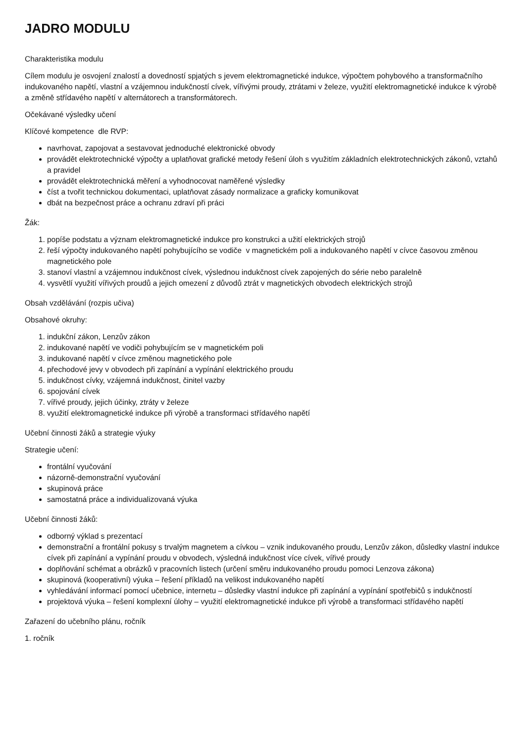JADRO MODULU
Charakteristika modulu
Cílem modulu je osvojení znalostí a dovedností spjatých s jevem elektromagnetické indukce, výpočtem pohybového a transformačního indukovaného napětí, vlastní a vzájemnou indukčností cívek, vířivými proudy, ztrátami v železe, využití elektromagnetické indukce k výrobě a změně střídavého napětí v alternátorech a transformátorech.
Očekávané výsledky učení
Klíčové kompetence dle RVP:
navrhovat, zapojovat a sestavovat jednoduché elektronické obvody
provádět elektrotechnické výpočty a uplatňovat grafické metody řešení úloh s využitím základních elektrotechnických zákonů, vztahů a pravidel
provádět elektrotechnická měření a vyhodnocovat naměřené výsledky
číst a tvořit technickou dokumentaci, uplatňovat zásady normalizace a graficky komunikovat
dbát na bezpečnost práce a ochranu zdraví při práci
Žák:
1. popíše podstatu a význam elektromagnetické indukce pro konstrukci a užití elektrických strojů
2. řeší výpočty indukovaného napětí pohybujícího se vodiče v magnetickém poli a indukovaného napětí v cívce časovou změnou magnetického pole
3. stanoví vlastní a vzájemnou indukčnost cívek, výslednou indukčnost cívek zapojených do série nebo paralelně
4. vysvětlí využití vířivých proudů a jejich omezení z důvodů ztrát v magnetických obvodech elektrických strojů
Obsah vzdělávání (rozpis učiva)
Obsahové okruhy:
1. indukční zákon, Lenzův zákon
2. indukované napětí ve vodiči pohybujícím se v magnetickém poli
3. indukované napětí v cívce změnou magnetického pole
4. přechodové jevy v obvodech při zapínání a vypínání elektrického proudu
5. indukčnost cívky, vzájemná indukčnost, činitel vazby
6. spojování cívek
7. vířivé proudy, jejich účinky, ztráty v železe
8. využití elektromagnetické indukce při výrobě a transformaci střídavého napětí
Učební činnosti žáků a strategie výuky
Strategie učení:
frontální vyučování
názorně-demonstrační vyučování
skupinová práce
samostatná práce a individualizovaná výuka
Učební činnosti žáků:
odborný výklad s prezentací
demonstrační a frontální pokusy s trvalým magnetem a cívkou – vznik indukovaného proudu, Lenzův zákon, důsledky vlastní indukce cívek při zapínání a vypínání proudu v obvodech, výsledná indukčnost více cívek, vířivé proudy
doplňování schémat a obrázků v pracovních listech (určení směru indukovaného proudu pomoci Lenzova zákona)
skupinová (kooperativní) výuka – řešení příkladů na velikost indukovaného napětí
vyhledávání informací pomocí učebnice, internetu – důsledky vlastní indukce při zapínání a vypínání spotřebičů s indukčností
projektová výuka – řešení komplexní úlohy – využití elektromagnetické indukce při výrobě a transformaci střídavého napětí
Zařazení do učebního plánu, ročník
1. ročník